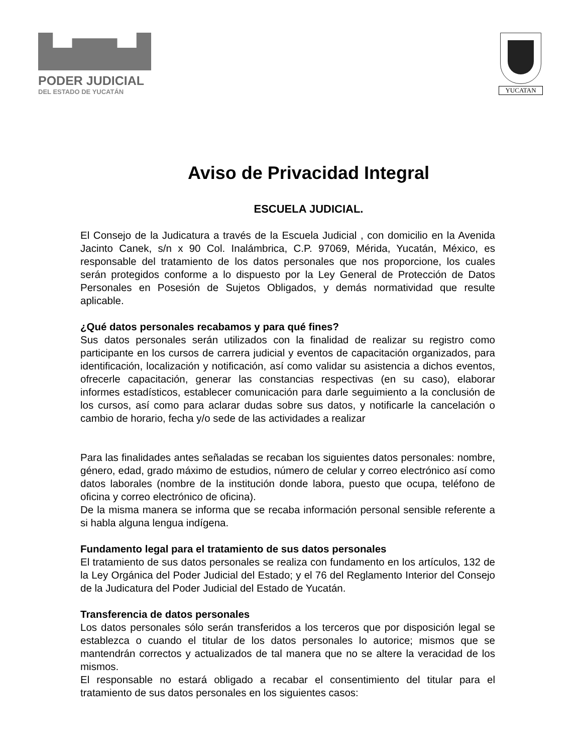PODER JUDICIAL
DEL ESTADO DE YUCATÁN
YUCATAN
Aviso de Privacidad Integral
ESCUELA JUDICIAL.
El Consejo de la Judicatura a través de la Escuela Judicial , con domicilio en la Avenida Jacinto Canek, s/n x 90 Col. Inalámbrica, C.P. 97069, Mérida, Yucatán, México, es responsable del tratamiento de los datos personales que nos proporcione, los cuales serán protegidos conforme a lo dispuesto por la Ley General de Protección de Datos Personales en Posesión de Sujetos Obligados, y demás normatividad que resulte aplicable.
¿Qué datos personales recabamos y para qué fines?
Sus datos personales serán utilizados con la finalidad de realizar su registro como participante en los cursos de carrera judicial y eventos de capacitación organizados, para identificación, localización y notificación, así como validar su asistencia a dichos eventos, ofrecerle capacitación, generar las constancias respectivas (en su caso), elaborar informes estadísticos, establecer comunicación para darle seguimiento a la conclusión de los cursos, así como para aclarar dudas sobre sus datos, y notificarle la cancelación o cambio de horario, fecha y/o sede de las actividades a realizar
Para las finalidades antes señaladas se recaban los siguientes datos personales: nombre, género, edad, grado máximo de estudios, número de celular y correo electrónico así como datos laborales (nombre de la institución donde labora, puesto que ocupa, teléfono de oficina y correo electrónico de oficina).
De la misma manera se informa que se recaba información personal sensible referente a si habla alguna lengua indígena.
Fundamento legal para el tratamiento de sus datos personales
El tratamiento de sus datos personales se realiza con fundamento en los artículos, 132 de la Ley Orgánica del Poder Judicial del Estado; y el 76 del Reglamento Interior del Consejo de la Judicatura del Poder Judicial del Estado de Yucatán.
Transferencia de datos personales
Los datos personales sólo serán transferidos a los terceros que por disposición legal se establezca o cuando el titular de los datos personales lo autorice; mismos que se mantendrán correctos y actualizados de tal manera que no se altere la veracidad de los mismos.
El responsable no estará obligado a recabar el consentimiento del titular para el tratamiento de sus datos personales en los siguientes casos: